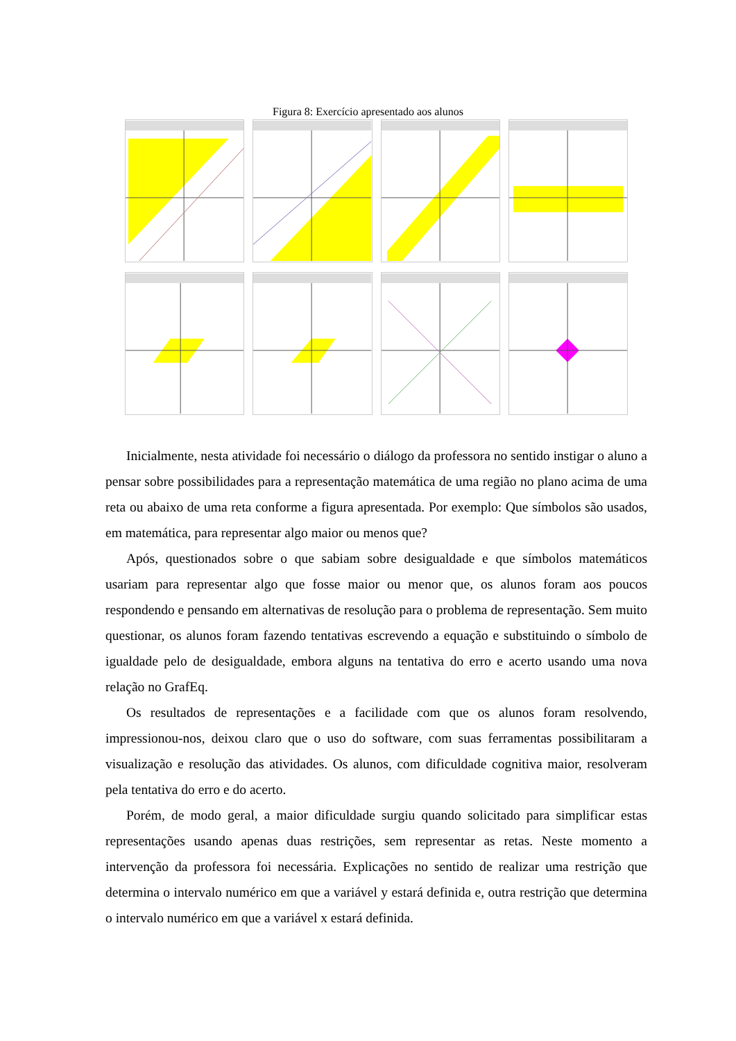Figura 8: Exercício apresentado aos alunos
Inicialmente, nesta atividade foi necessário o diálogo da professora no sentido instigar o aluno a pensar sobre possibilidades para a representação matemática de uma região no plano acima de uma reta ou abaixo de uma reta conforme a figura apresentada. Por exemplo: Que símbolos são usados, em matemática, para representar algo maior ou menos que?
Após, questionados sobre o que sabiam sobre desigualdade e que símbolos matemáticos usariam para representar algo que fosse maior ou menor que, os alunos foram aos poucos respondendo e pensando em alternativas de resolução para o problema de representação. Sem muito questionar, os alunos foram fazendo tentativas escrevendo a equação e substituindo o símbolo de igualdade pelo de desigualdade, embora alguns na tentativa do erro e acerto usando uma nova relação no GrafEq.
Os resultados de representações e a facilidade com que os alunos foram resolvendo, impressionou-nos, deixou claro que o uso do software, com suas ferramentas possibilitaram a visualização e resolução das atividades. Os alunos, com dificuldade cognitiva maior, resolveram pela tentativa do erro e do acerto.
Porém, de modo geral, a maior dificuldade surgiu quando solicitado para simplificar estas representações usando apenas duas restrições, sem representar as retas. Neste momento a intervenção da professora foi necessária. Explicações no sentido de realizar uma restrição que determina o intervalo numérico em que a variável y estará definida e, outra restrição que determina o intervalo numérico em que a variável x estará definida.